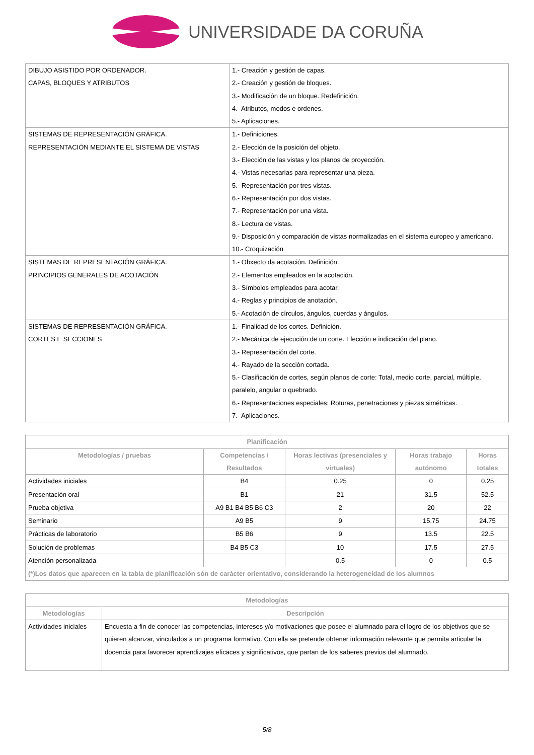UNIVERSIDADE DA CORUÑA
| DIBUJO ASISTIDO POR ORDENADOR. CAPAS, BLOQUES Y ATRIBUTOS | 1.- Creación y gestión de capas. 2.- Creación y gestión de bloques. 3.- Modificación de un bloque. Redefinición. 4.- Atributos, modos e ordenes. 5.- Aplicaciones. |
| SISTEMAS DE REPRESENTACIÓN GRÁFICA. REPRESENTACIÓN MEDIANTE EL SISTEMA DE VISTAS | 1.- Definiciones. 2.- Elección de la posición del objeto. 3.- Elección de las vistas y los planos de proyección. 4.- Vistas necesarias para representar una pieza. 5.- Representación por tres vistas. 6.- Representación por dos vistas. 7.- Representación por una vista. 8.- Lectura de vistas. 9.- Disposición y comparación de vistas normalizadas en el sistema europeo y americano. 10.- Croquización |
| SISTEMAS DE REPRESENTACIÓN GRÁFICA. PRINCIPIOS GENERALES DE ACOTACIÓN | 1.- Obxecto da acotación. Definición. 2.- Elementos empleados en la acotación. 3.- Símbolos empleados para acotar. 4.- Reglas y principios de anotación. 5.- Acotación de círculos, ángulos, cuerdas y ángulos. |
| SISTEMAS DE REPRESENTACIÓN GRÁFICA. CORTES E SECCIONES | 1.- Finalidad de los cortes. Definición. 2.- Mecánica de ejecución de un corte. Elección e indicación del plano. 3.- Representación del corte. 4.- Rayado de la sección cortada. 5.- Clasificación de cortes, según planos de corte: Total, medio corte, parcial, múltiple, paralelo, angular o quebrado. 6.- Representaciones especiales: Roturas, penetraciones y piezas simétricas. 7.- Aplicaciones. |
| Planificación | | | | |
| --- | --- | --- | --- | --- |
| Metodologías / pruebas | Competencias / Resultados | Horas lectivas (presenciales y virtuales) | Horas trabajo autónomo | Horas totales |
| Actividades iniciales | B4 | 0.25 | 0 | 0.25 |
| Presentación oral | B1 | 21 | 31.5 | 52.5 |
| Prueba objetiva | A9 B1 B4 B5 B6 C3 | 2 | 20 | 22 |
| Seminario | A9 B5 | 9 | 15.75 | 24.75 |
| Prácticas de laboratorio | B5 B6 | 9 | 13.5 | 22.5 |
| Solución de problemas | B4 B5 C3 | 10 | 17.5 | 27.5 |
| Atención personalizada | | 0.5 | 0 | 0.5 |
| (*)Los datos que aparecen en la tabla de planificación són de carácter orientativo, considerando la heterogeneidad de los alumnos | | | | |
| Metodologías | |
| --- | --- |
| Metodologías | Descripción |
| Actividades iniciales | Encuesta a fin de conocer las competencias, intereses y/o motivaciones que posee el alumnado para el logro de los objetivos que se quieren alcanzar, vinculados a un programa formativo. Con ella se pretende obtener información relevante que permita articular la docencia para favorecer aprendizajes eficaces y significativos, que partan de los saberes previos del alumnado. |
5/8